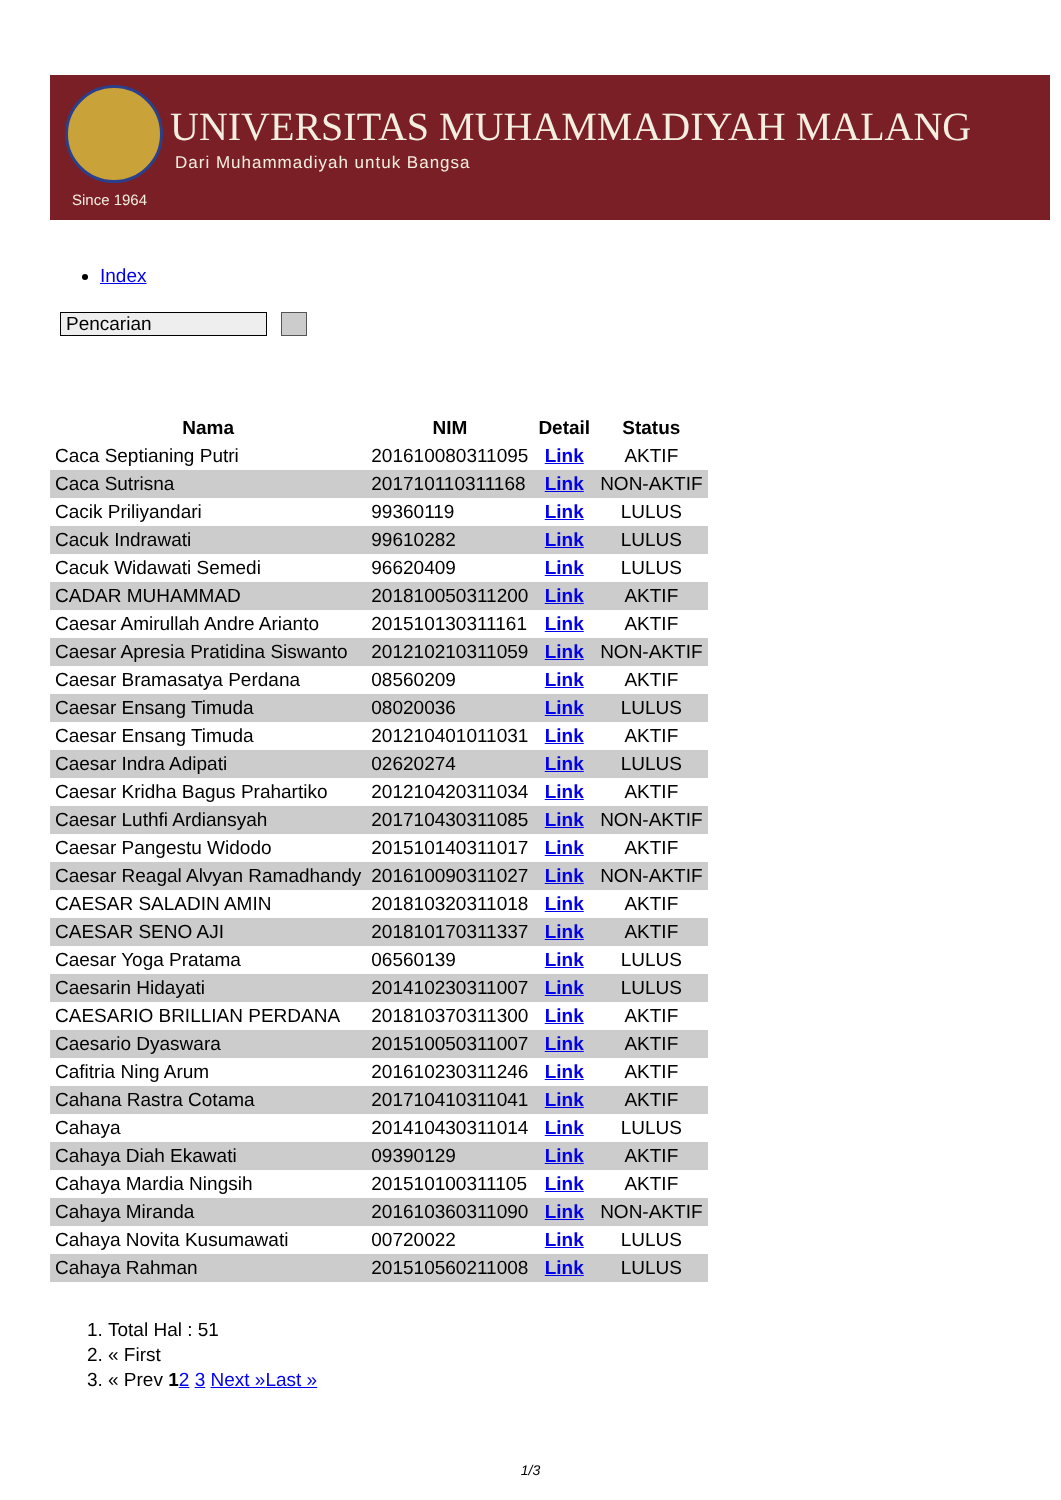UNIVERSITAS MUHAMMADIYAH MALANG
Dari Muhammadiyah untuk Bangsa
Since 1964
Index
Pencarian
| Nama | NIM | Detail | Status |
| --- | --- | --- | --- |
| Caca Septianing Putri | 201610080311095 | Link | AKTIF |
| Caca Sutrisna | 201710110311168 | Link | NON-AKTIF |
| Cacik Priliyandari | 99360119 | Link | LULUS |
| Cacuk Indrawati | 99610282 | Link | LULUS |
| Cacuk Widawati Semedi | 96620409 | Link | LULUS |
| CADAR MUHAMMAD | 201810050311200 | Link | AKTIF |
| Caesar Amirullah Andre Arianto | 201510130311161 | Link | AKTIF |
| Caesar Apresia Pratidina Siswanto | 201210210311059 | Link | NON-AKTIF |
| Caesar Bramasatya Perdana | 08560209 | Link | AKTIF |
| Caesar Ensang Timuda | 08020036 | Link | LULUS |
| Caesar Ensang Timuda | 201210401011031 | Link | AKTIF |
| Caesar Indra Adipati | 02620274 | Link | LULUS |
| Caesar Kridha Bagus Prahartiko | 201210420311034 | Link | AKTIF |
| Caesar Luthfi Ardiansyah | 201710430311085 | Link | NON-AKTIF |
| Caesar Pangestu Widodo | 201510140311017 | Link | AKTIF |
| Caesar Reagal Alvyan Ramadhandy | 201610090311027 | Link | NON-AKTIF |
| CAESAR SALADIN AMIN | 201810320311018 | Link | AKTIF |
| CAESAR SENO AJI | 201810170311337 | Link | AKTIF |
| Caesar Yoga Pratama | 06560139 | Link | LULUS |
| Caesarin Hidayati | 201410230311007 | Link | LULUS |
| CAESARIO BRILLIAN PERDANA | 201810370311300 | Link | AKTIF |
| Caesario Dyaswara | 201510050311007 | Link | AKTIF |
| Cafitria Ning Arum | 201610230311246 | Link | AKTIF |
| Cahana Rastra Cotama | 201710410311041 | Link | AKTIF |
| Cahaya | 201410430311014 | Link | LULUS |
| Cahaya Diah Ekawati | 09390129 | Link | AKTIF |
| Cahaya Mardia Ningsih | 201510100311105 | Link | AKTIF |
| Cahaya Miranda | 201610360311090 | Link | NON-AKTIF |
| Cahaya Novita Kusumawati | 00720022 | Link | LULUS |
| Cahaya Rahman | 201510560211008 | Link | LULUS |
1. Total Hal : 51
2. « First
3. « Prev 12 3 Next »Last »
1/3